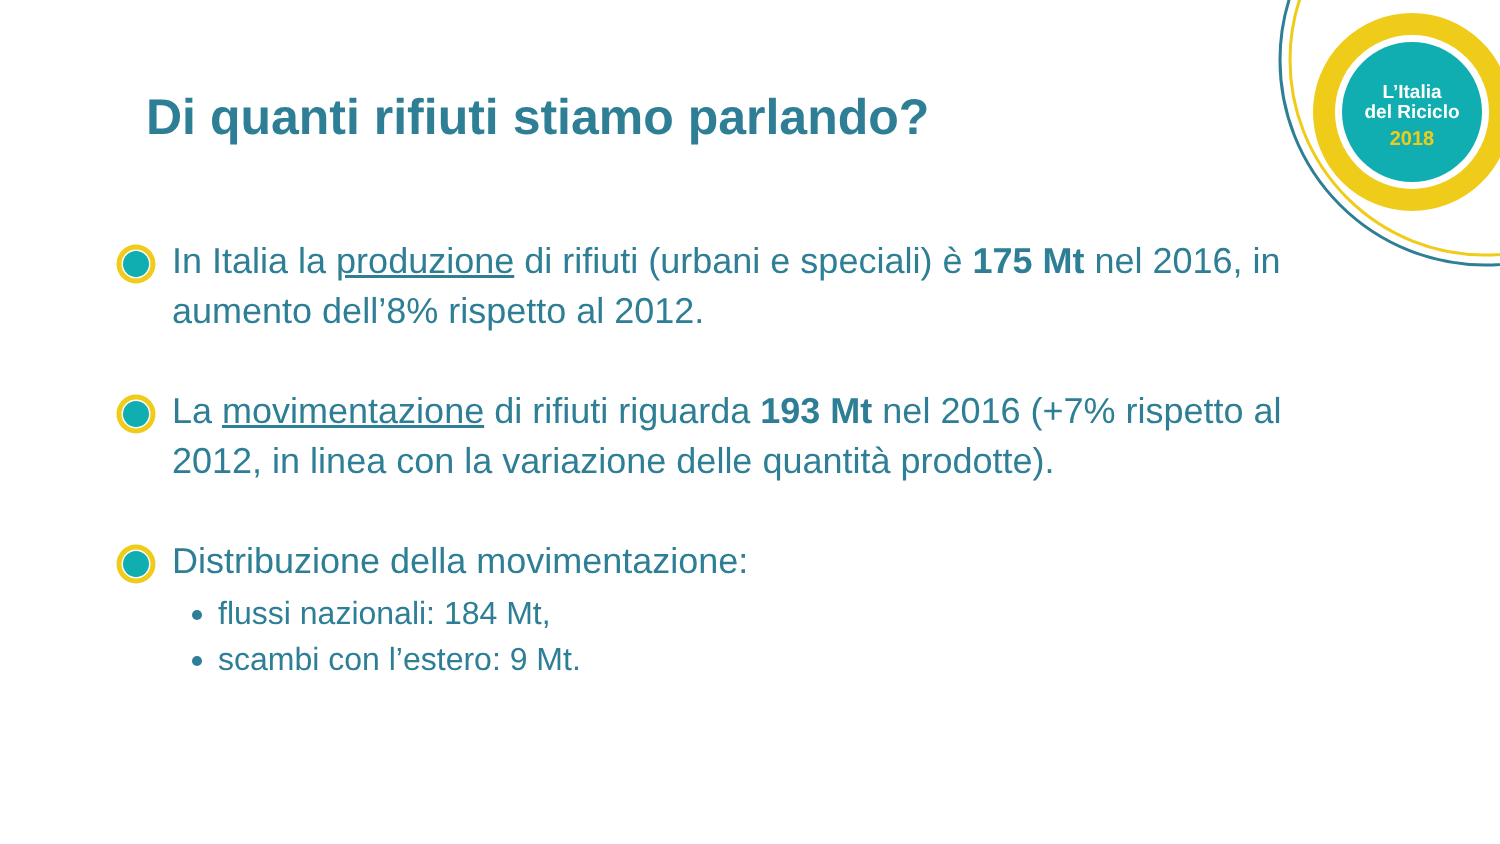L’Italia
del Riciclo
2018
Di quanti rifiuti stiamo parlando?
In Italia la produzione di rifiuti (urbani e speciali) è 175 Mt nel 2016, in aumento dell’8% rispetto al 2012.
La movimentazione di rifiuti riguarda 193 Mt nel 2016 (+7% rispetto al 2012, in linea con la variazione delle quantità prodotte).
Distribuzione della movimentazione:
flussi nazionali: 184 Mt,
scambi con l’estero: 9 Mt.